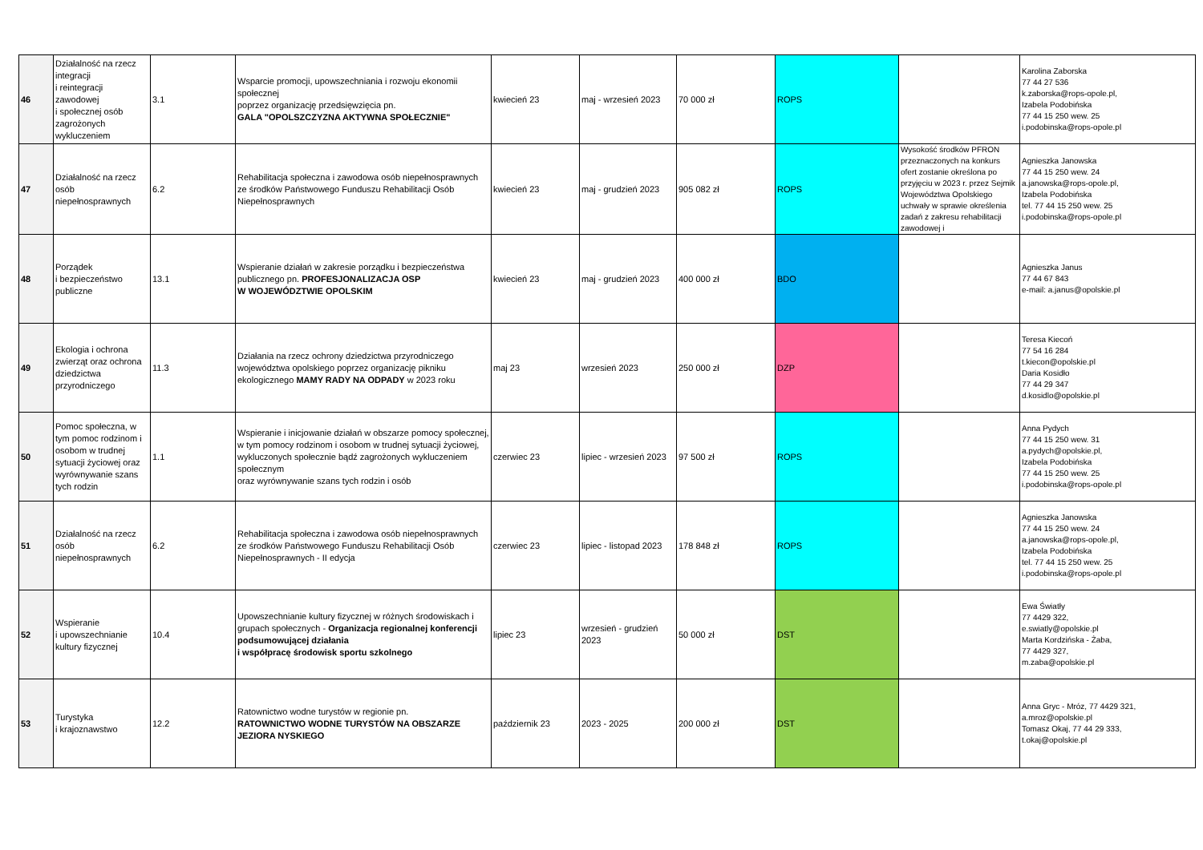| 46 | Działalność na rzecz integracji i reintegracji zawodowej i społecznej osób zagrożonych wykluczeniem | 3.1 | Wsparcie promocji, upowszechniania i rozwoju ekonomii społecznej poprzez organizację przedsięwzięcia pn. GALA "OPOLSZCZYZNA AKTYWNA SPOŁECZNIE" | kwiecień 23 | maj - wrzesień 2023 | 70 000 zł | ROPS | | Karolina Zaborska 77 44 27 536 k.zaborska@rops-opole.pl, Izabela Podobińska 77 44 15 250 wew. 25 i.podobinska@rops-opole.pl |
| 47 | Działalność na rzecz osób niepełnosprawnych | 6.2 | Rehabilitacja społeczna i zawodowa osób niepełnosprawnych ze środków Państwowego Funduszu Rehabilitacji Osób Niepełnosprawnych | kwiecień 23 | maj - grudzień 2023 | 905 082 zł | ROPS | Wysokość środków PFRON przeznaczonych na konkurs ofert zostanie określona po przyjęciu w 2023 r. przez Sejmik Województwa Opolskiego uchwały w sprawie określenia zadań z zakresu rehabilitacji zawodowej i | Agnieszka Janowska 77 44 15 250 wew. 24 a.janowska@rops-opole.pl, Izabela Podobińska tel. 77 44 15 250 wew. 25 i.podobinska@rops-opole.pl |
| 48 | Porządek i bezpieczeństwo publiczne | 13.1 | Wspieranie działań w zakresie porządku i bezpieczeństwa publicznego pn. PROFESJONALIZACJA OSP W WOJEWÓDZTWIE OPOLSKIM | kwiecień 23 | maj - grudzień 2023 | 400 000 zł | BDO | | Agnieszka Janus 77 44 67 843 e-mail: a.janus@opolskie.pl |
| 49 | Ekologia i ochrona zwierząt oraz ochrona dziedzictwa przyrodniczego | 11.3 | Działania na rzecz ochrony dziedzictwa przyrodniczego województwa opolskiego poprzez organizację pikniku ekologicznego MAMY RADY NA ODPADY w 2023 roku | maj 23 | wrzesień 2023 | 250 000 zł | DZP | | Teresa Kiecoń 77 54 16 284 t.kiecon@opolskie.pl Daria Kosidło 77 44 29 347 d.kosidlo@opolskie.pl |
| 50 | Pomoc społeczna, w tym pomoc rodzinom i osobom w trudnej sytuacji życiowej oraz wyrównywanie szans tych rodzin | 1.1 | Wspieranie i inicjowanie działań w obszarze pomocy społecznej, w tym pomocy rodzinom i osobom w trudnej sytuacji życiowej, wykluczonych społecznie bądź zagrożonych wykluczeniem społecznym oraz wyrównywanie szans tych rodzin i osób | czerwiec 23 | lipiec - wrzesień 2023 | 97 500 zł | ROPS | | Anna Pydych 77 44 15 250 wew. 31 a.pydych@opolskie.pl, Izabela Podobińska 77 44 15 250 wew. 25 i.podobinska@rops-opole.pl |
| 51 | Działalność na rzecz osób niepełnosprawnych | 6.2 | Rehabilitacja społeczna i zawodowa osób niepełnosprawnych ze środków Państwowego Funduszu Rehabilitacji Osób Niepełnosprawnych - II edycja | czerwiec 23 | lipiec - listopad 2023 | 178 848 zł | ROPS | | Agnieszka Janowska 77 44 15 250 wew. 24 a.janowska@rops-opole.pl, Izabela Podobińska tel. 77 44 15 250 wew. 25 i.podobinska@rops-opole.pl |
| 52 | Wspieranie i upowszechnianie kultury fizycznej | 10.4 | Upowszechnianie kultury fizycznej w różnych środowiskach i grupach społecznych - Organizacja regionalnej konferencji podsumowującej działania i współpracę środowisk sportu szkolnego | lipiec 23 | wrzesień - grudzień 2023 | 50 000 zł | DST | | Ewa Światły 77 4429 322, e.swiatly@opolskie.pl Marta Kordzińska - Żaba, 77 4429 327, m.zaba@opolskie.pl |
| 53 | Turystyka i krajoznawstwo | 12.2 | Ratownictwo wodne turystów w regionie pn. RATOWNICTWO WODNE TURYSTÓW NA OBSZARZE JEZIORA NYSKIEGO | październik 23 | 2023 - 2025 | 200 000 zł | DST | | Anna Gryc - Mróz, 77 4429 321, a.mroz@opolskie.pl Tomasz Okaj, 77 44 29 333, t.okaj@opolskie.pl |